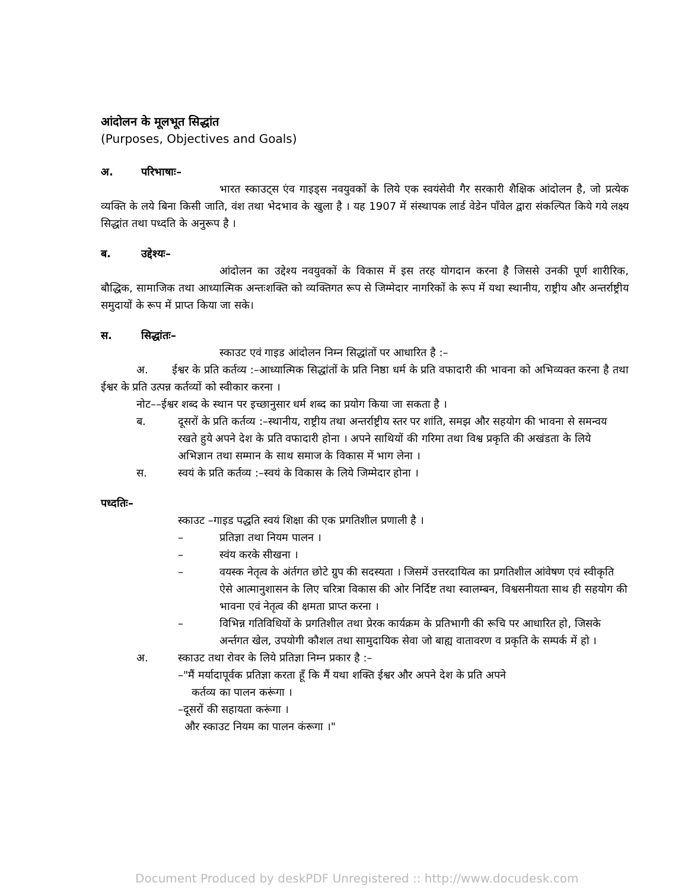आंदोलन के मूलभूत सिद्धांत
(Purposes, Objectives and Goals)
अ. परिभाषाः–
भारत स्काउट्स एंव गाइड्स नवयुवकों के लिये एक स्वयंसेवी गैर सरकारी शैक्षिक आंदोलन है, जो प्रत्येक व्यक्ति के लये बिना किसी जाति, वंश तथा भेदभाव के खुला है । यह 1907 में संस्थापक लार्ड वेडेन पाँवेल द्वारा संकल्पित किये गये लक्ष्य सिद्धांत तथा पध्दति के अनुरूप है ।
ब. उद्देश्यः–
आंदोलन का उद्देश्य नवयुवकों के विकास में इस तरह योगदान करना है जिससे उनकी पूर्ण शारीरिक, बौद्धिक, सामाजिक तथा आध्यात्मिक अन्तःशक्ति को व्यक्तिगत रूप से जिम्मेदार नागरिकों के रूप में यथा स्थानीय, राष्ट्रीय और अन्तर्राष्ट्रीय समुदायों के रूप में प्राप्त किया जा सके।
स. सिद्धांतः–
स्काउट एवं गाइड आंदोलन निम्न सिद्धांतों पर आधारित है :–
अ. ईश्वर के प्रति कर्तव्य :–आध्यात्मिक सिद्धांतों के प्रति निष्ठा धर्म के प्रति वफादारी की भावना को अभिव्यक्त करना है तथा ईश्वर के प्रति उत्पन्न कर्तव्यों को स्वीकार करना ।
नोट––ईश्वर शब्द के स्थान पर इच्छानुसार धर्म शब्द का प्रयोग किया जा सकता है ।
ब. दूसरों के प्रति कर्तव्य :–स्थानीय, राष्ट्रीय तथा अन्तर्राष्ट्रीय स्तर पर शांति, समझ और सहयोग की भावना से समन्वय रखते हुये अपने देश के प्रति वफादारी होना । अपने साथियों की गरिमा तथा विश्व प्रकृति की अखंडता के लिये अभिज्ञान तथा सम्मान के साथ समाज के विकास में भाग लेना ।
स. स्वयं के प्रति कर्तव्य :–स्वयं के विकास के लिये जिम्मेदार होना ।
पध्दतिः–
स्काउट –गाइड पद्धति स्वयं शिक्षा की एक प्रगतिशील प्रणाली है ।
– प्रतिज्ञा तथा नियम पालन ।
– स्वंय करके सीखना ।
– वयस्क नेतृत्व के अंर्तगत छोटे ग्रुप की सदस्यता । जिसमें उत्तरदायित्व का प्रगतिशील आंवेषण एवं स्वीकृति ऐसे आत्मानुशासन के लिए चरित्रा विकास की ओर निर्दिष्ट तथा स्वालम्बन, विश्वसनीयता साथ ही सहयोग की भावना एवं नेतृत्व की क्षमता प्राप्त करना ।
– विभिन्न गतिविधियों के प्रगतिशील तथा प्रेरक कार्यक्रम के प्रतिभागी की रूचि पर आधारित हो, जिसके अर्न्तगत खेल, उपयोगी कौशल तथा सामुदायिक सेवा जो बाह्य वातावरण व प्रकृति के सम्पर्क में हो ।
अ. स्काउट तथा रोवर के लिये प्रतिज्ञा निम्न प्रकार है :–
–"मैं मर्यादापूर्वक प्रतिज्ञा करता हूँ कि मैं यथा शक्ति ईश्वर और अपने देश के प्रति अपने
कर्तव्य का पालन करूंगा ।
–दूसरों की सहायता करूंगा ।
और स्काउट नियम का पालन कंरूगा ।"
Document Produced by deskPDF Unregistered :: http://www.docudesk.com